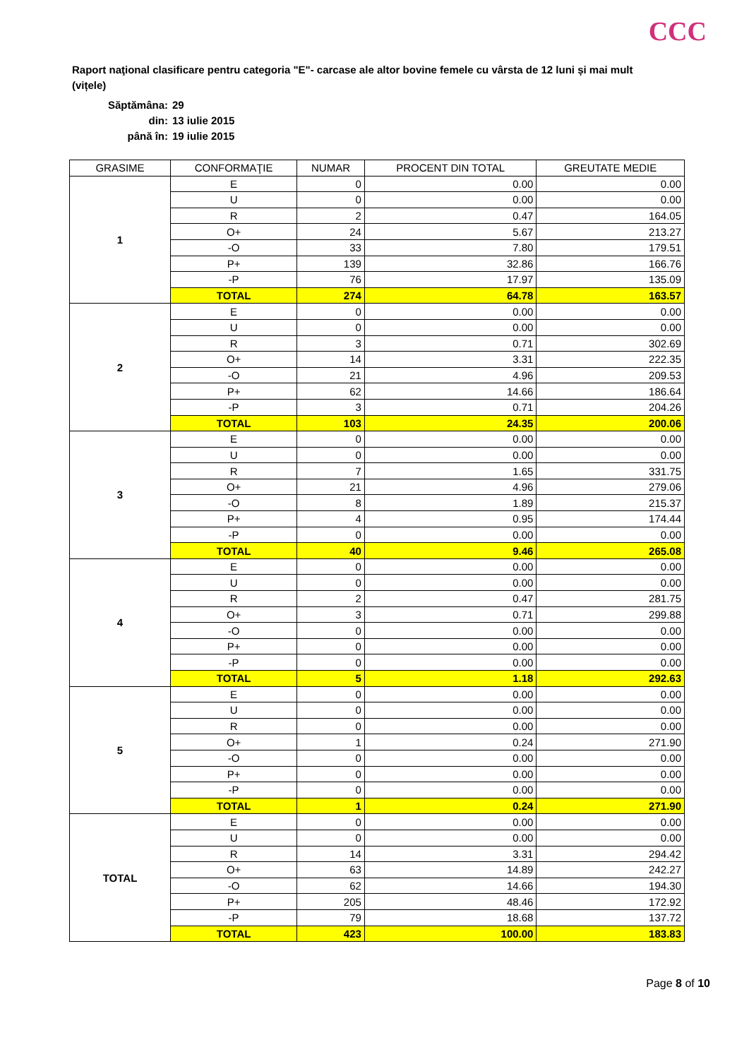CCC
Raport naţional clasificare pentru categoria "E"- carcase ale altor bovine femele cu vârsta de 12 luni și mai mult (vițele)
Săptămâna: 29
din: 13 iulie 2015
până în: 19 iulie 2015
| GRASIME | CONFORMAŢIE | NUMAR | PROCENT DIN TOTAL | GREUTATE MEDIE |
| --- | --- | --- | --- | --- |
| 1 | E | 0 | 0.00 | 0.00 |
| | U | 0 | 0.00 | 0.00 |
| | R | 2 | 0.47 | 164.05 |
| | O+ | 24 | 5.67 | 213.27 |
| | -O | 33 | 7.80 | 179.51 |
| | P+ | 139 | 32.86 | 166.76 |
| | -P | 76 | 17.97 | 135.09 |
| | TOTAL | 274 | 64.78 | 163.57 |
| 2 | E | 0 | 0.00 | 0.00 |
| | U | 0 | 0.00 | 0.00 |
| | R | 3 | 0.71 | 302.69 |
| | O+ | 14 | 3.31 | 222.35 |
| | -O | 21 | 4.96 | 209.53 |
| | P+ | 62 | 14.66 | 186.64 |
| | -P | 3 | 0.71 | 204.26 |
| | TOTAL | 103 | 24.35 | 200.06 |
| 3 | E | 0 | 0.00 | 0.00 |
| | U | 0 | 0.00 | 0.00 |
| | R | 7 | 1.65 | 331.75 |
| | O+ | 21 | 4.96 | 279.06 |
| | -O | 8 | 1.89 | 215.37 |
| | P+ | 4 | 0.95 | 174.44 |
| | -P | 0 | 0.00 | 0.00 |
| | TOTAL | 40 | 9.46 | 265.08 |
| 4 | E | 0 | 0.00 | 0.00 |
| | U | 0 | 0.00 | 0.00 |
| | R | 2 | 0.47 | 281.75 |
| | O+ | 3 | 0.71 | 299.88 |
| | -O | 0 | 0.00 | 0.00 |
| | P+ | 0 | 0.00 | 0.00 |
| | -P | 0 | 0.00 | 0.00 |
| | TOTAL | 5 | 1.18 | 292.63 |
| 5 | E | 0 | 0.00 | 0.00 |
| | U | 0 | 0.00 | 0.00 |
| | R | 0 | 0.00 | 0.00 |
| | O+ | 1 | 0.24 | 271.90 |
| | -O | 0 | 0.00 | 0.00 |
| | P+ | 0 | 0.00 | 0.00 |
| | -P | 0 | 0.00 | 0.00 |
| | TOTAL | 1 | 0.24 | 271.90 |
| TOTAL | E | 0 | 0.00 | 0.00 |
| | U | 0 | 0.00 | 0.00 |
| | R | 14 | 3.31 | 294.42 |
| | O+ | 63 | 14.89 | 242.27 |
| | -O | 62 | 14.66 | 194.30 |
| | P+ | 205 | 48.46 | 172.92 |
| | -P | 79 | 18.68 | 137.72 |
| | TOTAL | 423 | 100.00 | 183.83 |
Page 8 of 10